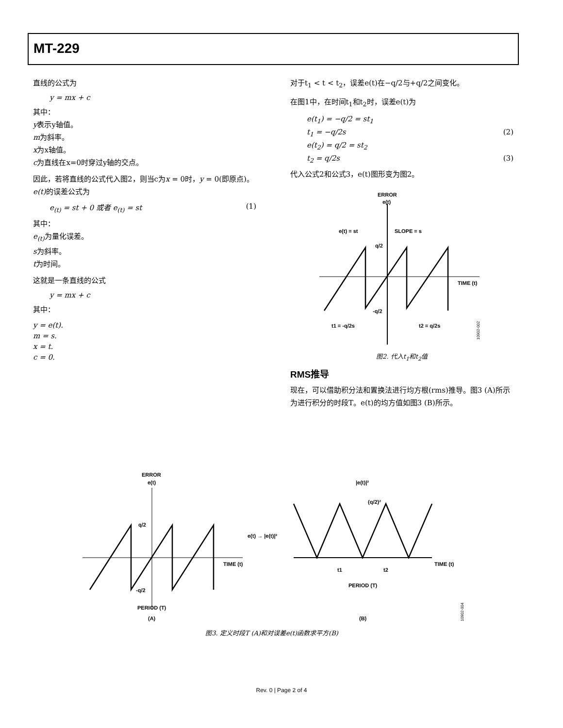MT-229
直线的公式为
y = mx + c
其中：
y表示y轴值。
m为斜率。
x为x轴值。
c为直线在x=0时穿过y轴的交点。
因此，若将直线的公式代入图2，则当c为x = 0时，y = 0(即原点)。e(t) 的误差公式为
e<sub>(t)</sub> = st + 0 或者 e<sub>(t)</sub> = st (1)
其中：
e<sub>(t)</sub> 为量化误差。
s为斜率。
t为时间。
这就是一条直线的公式
y = mx + c
其中：
y = e(t).
m = s.
x = t.
c = 0.
对于t<sub>1</sub> < t < t<sub>2</sub>，误差e(t)在−q/2与+q/2之间变化。
在图1中，在时间t<sub>1</sub>和t<sub>2</sub>时，误差e(t)为
e(t<sub>1</sub>) = −q/2 = st<sub>1</sub>
t<sub>1</sub> = −q/2s (2)
e(t<sub>2</sub>) = q/2 = st<sub>2</sub>
t<sub>2</sub> = q/2s (3)
代入公式2和公式3，e(t)图形变为图2。
ERROR
e(t)
e(t) = st
SLOPE = s
q/2
-q/2
TIME (t)
t1 = -q/2s
t2 = q/2s
10902-002
图2. 代入t<sub>1</sub>和t<sub>2</sub>值
RMS推导
现在，可以借助积分法和置换法进行均方根(rms)推导。图3 (A)所示为进行积分的时段T。e(t)的均方值如图3 (B)所示。
ERROR
e(t)
q/2
-q/2
TIME (t)
PERIOD (T)
(A)
e(t) → |e(t)|²
|e(t)|²
(q/2)²
TIME (t)
t1
t2
PERIOD (T)
(B)
10902-004
图3. 定义时段T (A)和对误差e(t)函数求平方(B)
Rev. 0 | Page 2 of 4